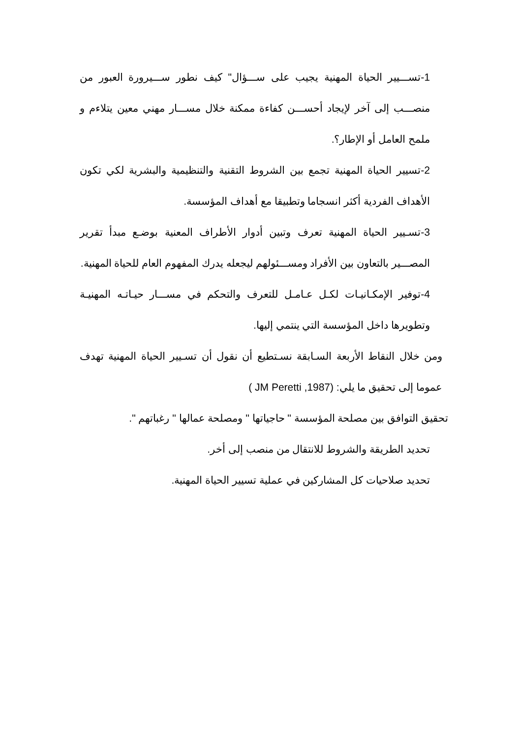1-تســـيير الحياة المهنية يجيب على ســـؤال" كيف نطور ســـيرورة العبور من منصـــب إلى آخر لإيجاد أحســـن كفاءة ممكنة خلال مســـار مهني معين يتلاءم و ملمح العامل أو الإطار؟.
2-تسيير الحياة المهنية تجمع بين الشروط التقنية والتنظيمية والبشرية لكي تكون الأهداف الفردية أكثر انسجاما وتطبيقا مع أهداف المؤسسة.
3-تسـيير الحياة المهنية تعرف وتبين أدوار الأطراف المعنية بوضـع مبدأ تقرير المصـــير بالتعاون بين الأفراد ومســـئولهم ليجعله يدرك المفهوم العام للحياة المهنية.
4-توفير الإمكـانيـات لكـل عـامـل للتعرف والتحكم في مســـار حيـاتـه المهنيـة وتطويرها داخل المؤسسة التي ينتمي إليها.
ومن خلال النقاط الأربعة السـابقة نسـتطيع أن نقول أن تسـيير الحياة المهنية تهدف عموما إلى تحقيق ما يلي: ( JM Peretti ,1987)
تحقيق التوافق بين مصلحة المؤسسة " حاجياتها " ومصلحة عمالها " رغباتهم ".
تحديد الطريقة والشروط للانتقال من منصب إلى أخر.
تحديد صلاحيات كل المشاركين في عملية تسيير الحياة المهنية.